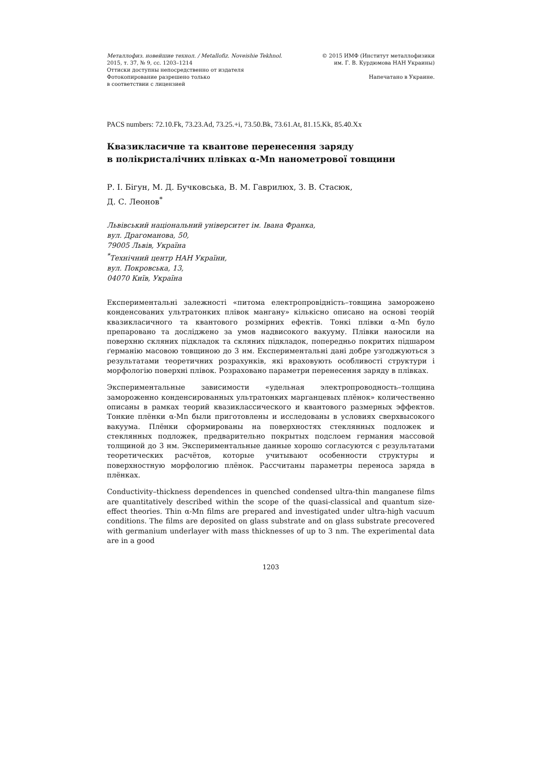Металлофиз. новейшие технол. / Metallofiz. Noveishie Tekhnol.
2015, т. 37, № 9, сс. 1203–1214
Оттиски доступны непосредственно от издателя
Фотокопирование разрешено только
в соответствии с лицензией
© 2015 ИМФ (Институт металлофизики
им. Г. В. Курдюмова НАН Украины)
Напечатано в Украине.
PACS numbers: 72.10.Fk, 73.23.Ad, 73.25.+i, 73.50.Bk, 73.61.At, 81.15.Kk, 85.40.Xx
Квазикласичне та квантове перенесення заряду
в полікристалічних плівках α-Mn нанометрової товщини
Р. І. Бігун, М. Д. Бучковська, В. М. Гаврилюх, З. В. Стасюк,
Д. С. Леонов<sup>*</sup>
Львівський національний університет ім. Івана Франка,
вул. Драгоманова, 50,
79005 Львів, Україна
<sup>*</sup> Технічний центр НАН України,
вул. Покровська, 13,
04070 Київ, Україна
Експериментальні залежності «питома електропровідність–товщина заморожено конденсованих ультратонких плівок мангану» кількісно описано на основі теорій квазикласичного та квантового розмірних ефектів. Тонкі плівки α-Mn було препаровано та досліджено за умов надвисокого вакууму. Плівки наносили на поверхню скляних підкладок та скляних підкладок, попередньо покритих підшаром ґерманію масовою товщиною до 3 нм. Експериментальні дані добре узгоджуються з результатами теоретичних розрахунків, які враховують особливості структури і морфологію поверхні плівок. Розраховано параметри перенесення заряду в плівках.
Экспериментальные зависимости «удельная электропроводность–толщина замороженно конденсированных ультратонких марганцевых плёнок» количественно описаны в рамках теорий квазиклассического и квантового размерных эффектов. Тонкие плёнки α-Mn были приготовлены и исследованы в условиях сверхвысокого вакуума. Плёнки сформированы на поверхностях стеклянных подложек и стеклянных подложек, предварительно покрытых подслоем германия массовой толщиной до 3 нм. Экспериментальные данные хорошо согласуются с результатами теоретических расчётов, которые учитывают особенности структуры и поверхностную морфологию плёнок. Рассчитаны параметры переноса заряда в плёнках.
Conductivity–thickness dependences in quenched condensed ultra-thin manganese films are quantitatively described within the scope of the quasi-classical and quantum size-effect theories. Thin α-Mn films are prepared and investigated under ultra-high vacuum conditions. The films are deposited on glass substrate and on glass substrate precovered with germanium underlayer with mass thicknesses of up to 3 nm. The experimental data are in a good
1203